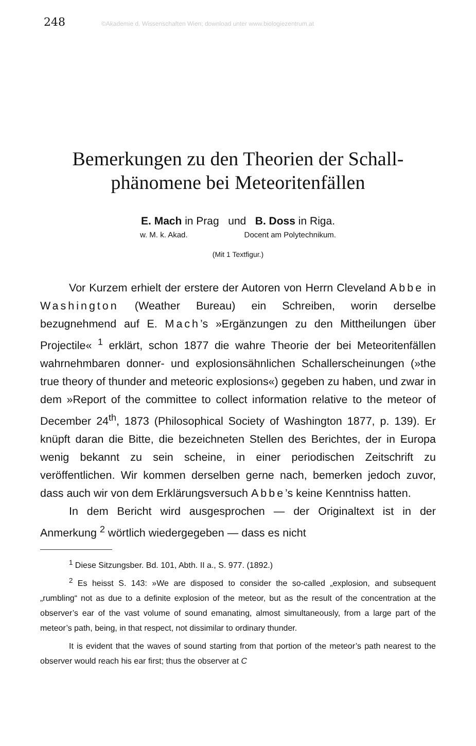248 ©Akademie d. Wissenschaften Wien; download unter www.biologiezentrum.at
Bemerkungen zu den Theorien der Schall-
phänomene bei Meteoritenfällen
E. Mach in Prag und B. Doss in Riga.
w. M. k. Akad. Docent am Polytechnikum.
(Mit 1 Textfigur.)
Vor Kurzem erhielt der erstere der Autoren von Herrn Cleveland Abbe in Washington (Weather Bureau) ein Schreiben, worin derselbe bezugnehmend auf E. Mach’s »Ergänzungen zu den Mittheilungen über Projectile« <sup>1</sup> erklärt, schon 1877 die wahre Theorie der bei Meteoritenfällen wahrnehmbaren donner- und explosionsähnlichen Schallerscheinungen (»the true theory of thunder and meteoric explosions«) gegeben zu haben, und zwar in dem »Report of the committee to collect information relative to the meteor of December 24<sup>th</sup>, 1873 (Philosophical Society of Washington 1877, p. 139). Er knüpft daran die Bitte, die bezeichneten Stellen des Berichtes, der in Europa wenig bekannt zu sein scheine, in einer periodischen Zeitschrift zu veröffentlichen. Wir kommen derselben gerne nach, bemerken jedoch zuvor, dass auch wir von dem Erklärungsversuch Abbe’s keine Kenntniss hatten.
In dem Bericht wird ausgesprochen — der Originaltext ist in der Anmerkung <sup>2</sup> wörtlich wiedergegeben — dass es nicht
<sup>1</sup> Diese Sitzungsber. Bd. 101, Abth. II a., S. 977. (1892.)
<sup>2</sup> Es heisst S. 143: »We are disposed to consider the so-called „explosion, and subsequent „rumbling“ not as due to a definite explosion of the meteor, but as the result of the concentration at the observer’s ear of the vast volume of sound emanating, almost simultaneously, from a large part of the meteor’s path, being, in that respect, not dissimilar to ordinary thunder.
It is evident that the waves of sound starting from that portion of the meteor’s path nearest to the observer would reach his ear first; thus the observer at C